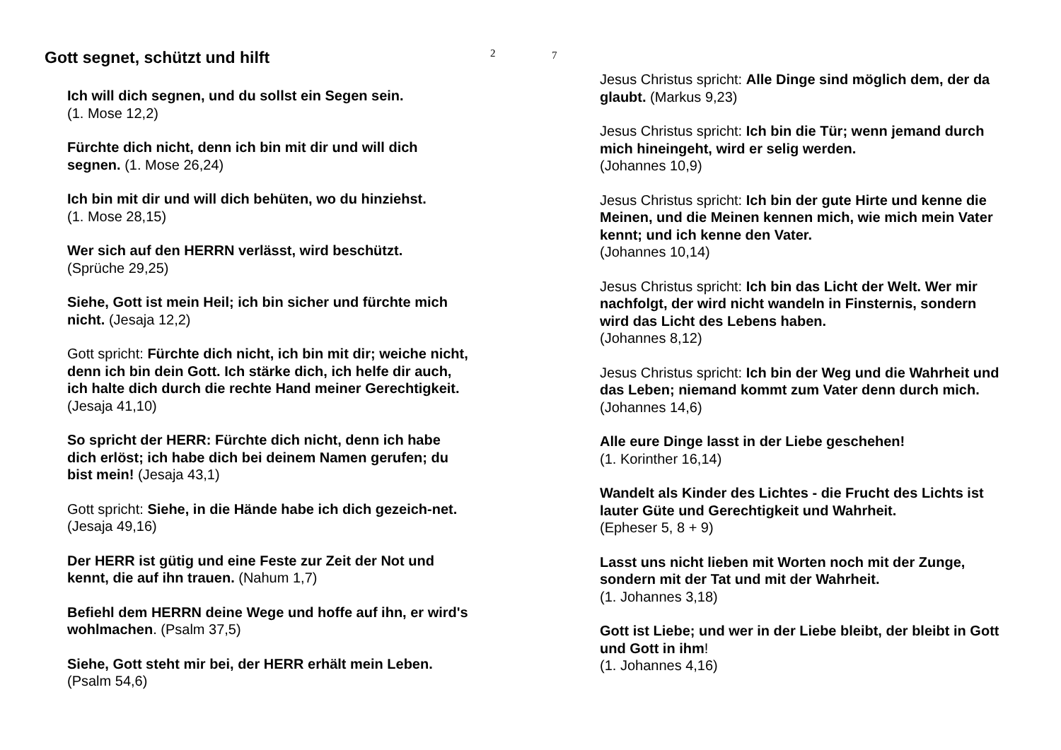Gott segnet, schützt und hilft
Ich will dich segnen, und du sollst ein Segen sein.
(1. Mose 12,2)
Fürchte dich nicht, denn ich bin mit dir und will dich segnen. (1. Mose 26,24)
Ich bin mit dir und will dich behüten, wo du hinziehst.
(1. Mose 28,15)
Wer sich auf den HERRN verlässt, wird beschützt.
(Sprüche 29,25)
Siehe, Gott ist mein Heil; ich bin sicher und fürchte mich nicht. (Jesaja 12,2)
Gott spricht: Fürchte dich nicht, ich bin mit dir; weiche nicht, denn ich bin dein Gott. Ich stärke dich, ich helfe dir auch, ich halte dich durch die rechte Hand meiner Gerechtigkeit. (Jesaja 41,10)
So spricht der HERR: Fürchte dich nicht, denn ich habe dich erlöst; ich habe dich bei deinem Namen gerufen; du bist mein! (Jesaja 43,1)
Gott spricht: Siehe, in die Hände habe ich dich gezeich-net. (Jesaja 49,16)
Der HERR ist gütig und eine Feste zur Zeit der Not und kennt, die auf ihn trauen. (Nahum 1,7)
Befiehl dem HERRN deine Wege und hoffe auf ihn, er wird's wohlmachen. (Psalm 37,5)
Siehe, Gott steht mir bei, der HERR erhält mein Leben.
(Psalm 54,6)
2
7
Jesus Christus spricht: Alle Dinge sind möglich dem, der da glaubt. (Markus 9,23)
Jesus Christus spricht: Ich bin die Tür; wenn jemand durch mich hineingeht, wird er selig werden.
(Johannes 10,9)
Jesus Christus spricht: Ich bin der gute Hirte und kenne die Meinen, und die Meinen kennen mich, wie mich mein Vater kennt; und ich kenne den Vater.
(Johannes 10,14)
Jesus Christus spricht: Ich bin das Licht der Welt. Wer mir nachfolgt, der wird nicht wandeln in Finsternis, sondern wird das Licht des Lebens haben.
(Johannes 8,12)
Jesus Christus spricht: Ich bin der Weg und die Wahrheit und das Leben; niemand kommt zum Vater denn durch mich. (Johannes 14,6)
Alle eure Dinge lasst in der Liebe geschehen!
(1. Korinther 16,14)
Wandelt als Kinder des Lichtes - die Frucht des Lichts ist lauter Güte und Gerechtigkeit und Wahrheit.
(Epheser 5, 8 + 9)
Lasst uns nicht lieben mit Worten noch mit der Zunge, sondern mit der Tat und mit der Wahrheit.
(1. Johannes 3,18)
Gott ist Liebe; und wer in der Liebe bleibt, der bleibt in Gott und Gott in ihm!
(1. Johannes 4,16)